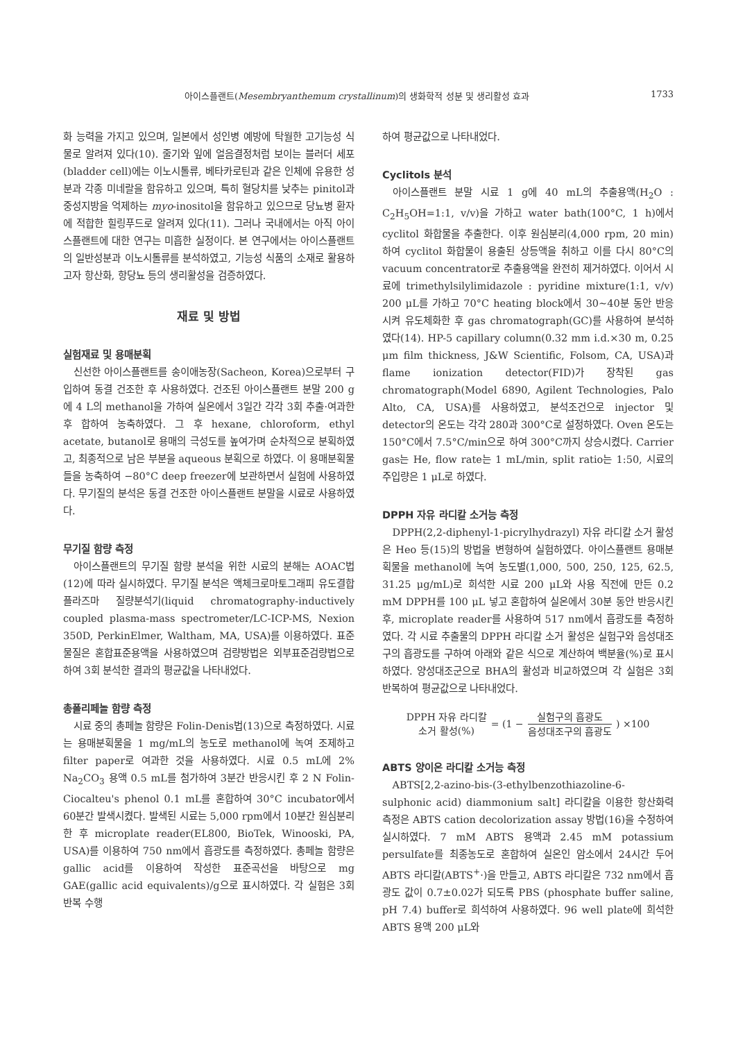아이스플랜트(Mesembryanthemum crystallinum)의 생화학적 성분 및 생리활성 효과 1733
화 능력을 가지고 있으며, 일본에서 성인병 예방에 탁월한 고기능성 식물로 알려져 있다(10). 줄기와 잎에 얼음결정처럼 보이는 블러더 세포(bladder cell)에는 이노시톨류, 베타카로틴과 같은 인체에 유용한 성분과 각종 미네랄을 함유하고 있으며, 특히 혈당치를 낮추는 pinitol과 중성지방을 억제하는 myo-inositol을 함유하고 있으므로 당뇨병 환자에 적합한 힐링푸드로 알려져 있다(11). 그러나 국내에서는 아직 아이스플랜트에 대한 연구는 미흡한 실정이다. 본 연구에서는 아이스플랜트의 일반성분과 이노시톨류를 분석하였고, 기능성 식품의 소재로 활용하고자 항산화, 항당뇨 등의 생리활성을 검증하였다.
재료 및 방법
실험재료 및 용매분획
신선한 아이스플랜트를 송이애농장(Sacheon, Korea)으로부터 구입하여 동결 건조한 후 사용하였다. 건조된 아이스플랜트 분말 200 g에 4 L의 methanol을 가하여 실온에서 3일간 각각 3회 추출·여과한 후 합하여 농축하였다. 그 후 hexane, chloroform, ethyl acetate, butanol로 용매의 극성도를 높여가며 순차적으로 분획하였고, 최종적으로 남은 부분을 aqueous 분획으로 하였다. 이 용매분획물들을 농축하여 −80°C deep freezer에 보관하면서 실험에 사용하였다. 무기질의 분석은 동결 건조한 아이스플랜트 분말을 시료로 사용하였다.
무기질 함량 측정
아이스플랜트의 무기질 함량 분석을 위한 시료의 분해는 AOAC법(12)에 따라 실시하였다. 무기질 분석은 액체크로마토그래피 유도결합플라즈마 질량분석기(liquid chromatography-inductively coupled plasma-mass spectrometer/LC-ICP-MS, Nexion 350D, PerkinElmer, Waltham, MA, USA)를 이용하였다. 표준물질은 혼합표준용액을 사용하였으며 검량방법은 외부표준검량법으로 하여 3회 분석한 결과의 평균값을 나타내었다.
총폴리페놀 함량 측정
시료 중의 총페놀 함량은 Folin-Denis법(13)으로 측정하였다. 시료는 용매분획물을 1 mg/mL의 농도로 methanol에 녹여 조제하고 filter paper로 여과한 것을 사용하였다. 시료 0.5 mL에 2% Na<sub>2</sub>CO<sub>3</sub> 용액 0.5 mL를 첨가하여 3분간 반응시킨 후 2 N Folin-Ciocalteu's phenol 0.1 mL를 혼합하여 30°C incubator에서 60분간 발색시켰다. 발색된 시료는 5,000 rpm에서 10분간 원심분리 한 후 microplate reader(EL800, BioTek, Winooski, PA, USA)를 이용하여 750 nm에서 흡광도를 측정하였다. 총페놀 함량은 gallic acid를 이용하여 작성한 표준곡선을 바탕으로 mg GAE(gallic acid equivalents)/g으로 표시하였다. 각 실험은 3회 반복 수행
하여 평균값으로 나타내었다.
Cyclitols 분석
아이스플랜트 분말 시료 1 g에 40 mL의 추출용액(H<sub>2</sub>O : C<sub>2</sub>H<sub>5</sub>OH=1:1, v/v)을 가하고 water bath(100°C, 1 h)에서 cyclitol 화합물을 추출한다. 이후 원심분리(4,000 rpm, 20 min) 하여 cyclitol 화합물이 용출된 상등액을 취하고 이를 다시 80°C의 vacuum concentrator로 추출용액을 완전히 제거하였다. 이어서 시료에 trimethylsilylimidazole : pyridine mixture(1:1, v/v) 200 μL를 가하고 70°C heating block에서 30~40분 동안 반응시켜 유도체화한 후 gas chromatograph(GC)를 사용하여 분석하였다(14). HP-5 capillary column(0.32 mm i.d.×30 m, 0.25 μm film thickness, J&W Scientific, Folsom, CA, USA)과 flame ionization detector(FID)가 장착된 gas chromatograph(Model 6890, Agilent Technologies, Palo Alto, CA, USA)를 사용하였고, 분석조건으로 injector 및 detector의 온도는 각각 280과 300°C로 설정하였다. Oven 온도는 150°C에서 7.5°C/min으로 하여 300°C까지 상승시켰다. Carrier gas는 He, flow rate는 1 mL/min, split ratio는 1:50, 시료의 주입량은 1 μL로 하였다.
DPPH 자유 라디칼 소거능 측정
DPPH(2,2-diphenyl-1-picrylhydrazyl) 자유 라디칼 소거 활성은 Heo 등(15)의 방법을 변형하여 실험하였다. 아이스플랜트 용매분획물을 methanol에 녹여 농도별(1,000, 500, 250, 125, 62.5, 31.25 μg/mL)로 희석한 시료 200 μL와 사용 직전에 만든 0.2 mM DPPH를 100 μL 넣고 혼합하여 실온에서 30분 동안 반응시킨 후, microplate reader를 사용하여 517 nm에서 흡광도를 측정하였다. 각 시료 추출물의 DPPH 라디칼 소거 활성은 실험구와 음성대조구의 흡광도를 구하여 아래와 같은 식으로 계산하여 백분율(%)로 표시하였다. 양성대조군으로 BHA의 활성과 비교하였으며 각 실험은 3회 반복하여 평균값으로 나타내었다.
DPPH 자유 라디칼
소거 활성(%) = (1 − 실험구의 흡광도 음성대조구의 흡광도) ×100
ABTS 양이온 라디칼 소거능 측정
ABTS[2,2-azino-bis-(3-ethylbenzothiazoline-6-sulphonic acid) diammonium salt] 라디칼을 이용한 항산화력 측정은 ABTS cation decolorization assay 방법(16)을 수정하여 실시하였다. 7 mM ABTS 용액과 2.45 mM potassium persulfate를 최종농도로 혼합하여 실온인 암소에서 24시간 두어 ABTS 라디칼(ABTS<sup>+</sup>·)을 만들고, ABTS 라디칼은 732 nm에서 흡광도 값이 0.7±0.02가 되도록 PBS (phosphate buffer saline, pH 7.4) buffer로 희석하여 사용하였다. 96 well plate에 희석한 ABTS 용액 200 μL와